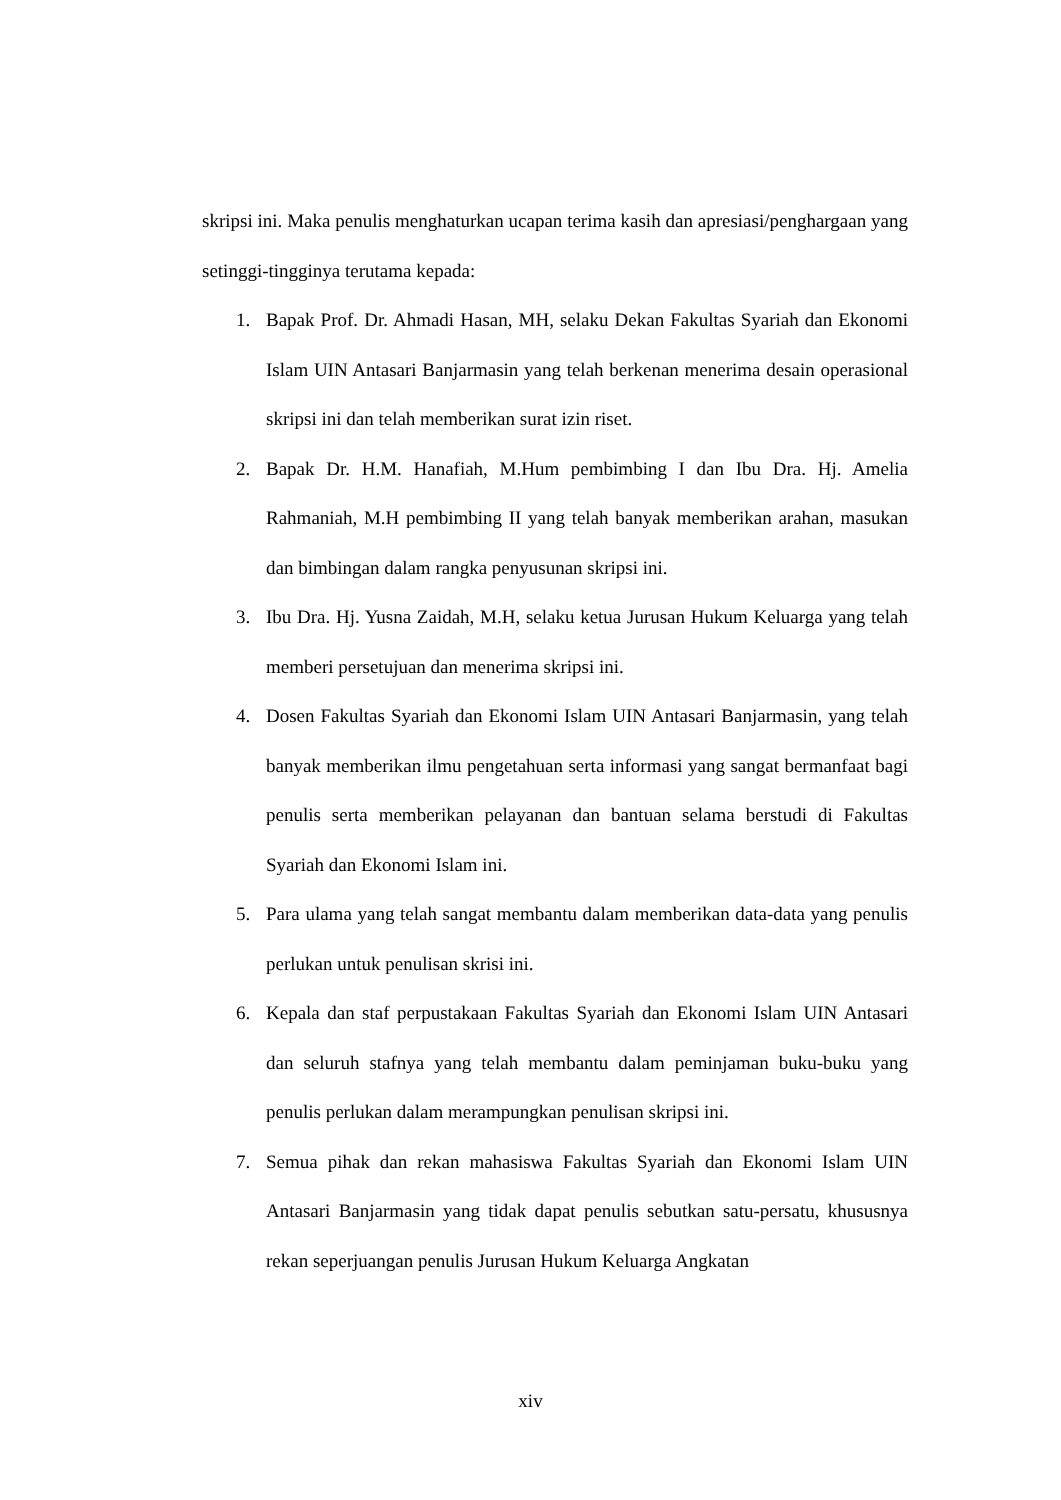skripsi ini. Maka penulis menghaturkan ucapan terima kasih dan apresiasi/penghargaan yang setinggi-tingginya terutama kepada:
1. Bapak Prof. Dr. Ahmadi Hasan, MH, selaku Dekan Fakultas Syariah dan Ekonomi Islam UIN Antasari Banjarmasin yang telah berkenan menerima desain operasional skripsi ini dan telah memberikan surat izin riset.
2. Bapak Dr. H.M. Hanafiah, M.Hum pembimbing I dan Ibu Dra. Hj. Amelia Rahmaniah, M.H pembimbing II yang telah banyak memberikan arahan, masukan dan bimbingan dalam rangka penyusunan skripsi ini.
3. Ibu Dra. Hj. Yusna Zaidah, M.H, selaku ketua Jurusan Hukum Keluarga yang telah memberi persetujuan dan menerima skripsi ini.
4. Dosen Fakultas Syariah dan Ekonomi Islam UIN Antasari Banjarmasin, yang telah banyak memberikan ilmu pengetahuan serta informasi yang sangat bermanfaat bagi penulis serta memberikan pelayanan dan bantuan selama berstudi di Fakultas Syariah dan Ekonomi Islam ini.
5. Para ulama yang telah sangat membantu dalam memberikan data-data yang penulis perlukan untuk penulisan skrisi ini.
6. Kepala dan staf perpustakaan Fakultas Syariah dan Ekonomi Islam UIN Antasari dan seluruh stafnya yang telah membantu dalam peminjaman buku-buku yang penulis perlukan dalam merampungkan penulisan skripsi ini.
7. Semua pihak dan rekan mahasiswa Fakultas Syariah dan Ekonomi Islam UIN Antasari Banjarmasin yang tidak dapat penulis sebutkan satu-persatu, khususnya rekan seperjuangan penulis Jurusan Hukum Keluarga Angkatan
xiv